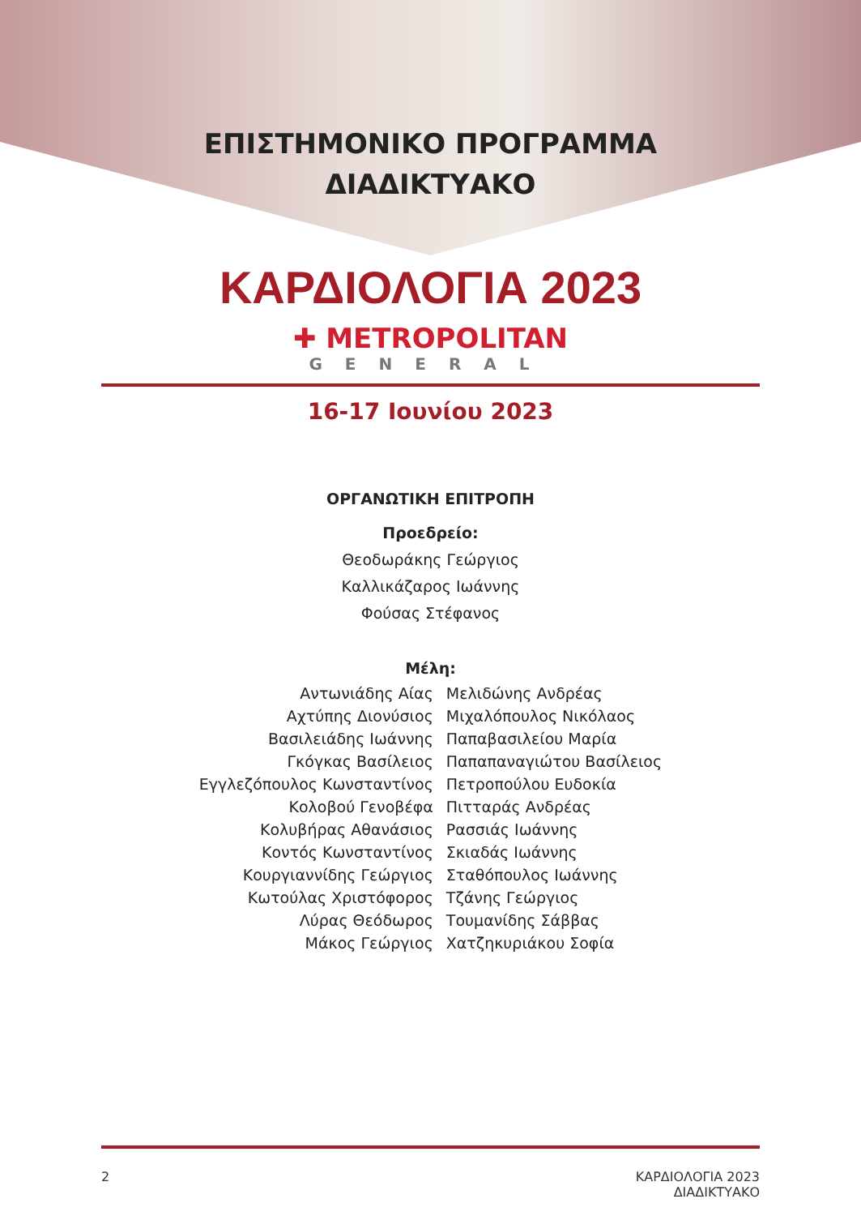ΕΠΙΣΤΗΜΟΝΙΚΟ ΠΡΟΓΡΑΜΜΑ
ΔΙΑΔΙΚΤΥΑΚΟ
ΚΑΡΔΙΟΛΟΓΙΑ 2023
✚ METROPOLITAN
GENERAL
16-17 Ιουνίου 2023
ΟΡΓΑΝΩΤΙΚΗ ΕΠΙΤΡΟΠΗ
Προεδρείο:
Θεοδωράκης Γεώργιος
Καλλικάζαρος Ιωάννης
Φούσας Στέφανος
Μέλη:
| Αντωνιάδης Αίας | Μελιδώνης Ανδρέας |
| Αχτύπης Διονύσιος | Μιχαλόπουλος Νικόλαος |
| Βασιλειάδης Ιωάννης | Παπαβασιλείου Μαρία |
| Γκόγκας Βασίλειος | Παπαπαναγιώτου Βασίλειος |
| Εγγλεζόπουλος Κωνσταντίνος | Πετροπούλου Ευδοκία |
| Κολοβού Γενοβέφα | Πιτταράς Ανδρέας |
| Κολυβήρας Αθανάσιος | Ρασσιάς Ιωάννης |
| Κοντός Κωνσταντίνος | Σκιαδάς Ιωάννης |
| Κουργιαννίδης Γεώργιος | Σταθόπουλος Ιωάννης |
| Κωτούλας Χριστόφορος | Τζάνης Γεώργιος |
| Λύρας Θεόδωρος | Τουμανίδης Σάββας |
| Μάκος Γεώργιος | Χατζηκυριάκου Σοφία |
2 ΚΑΡΔΙΟΛΟΓΙΑ 2023
ΔΙΑΔΙΚΤΥΑΚΟ